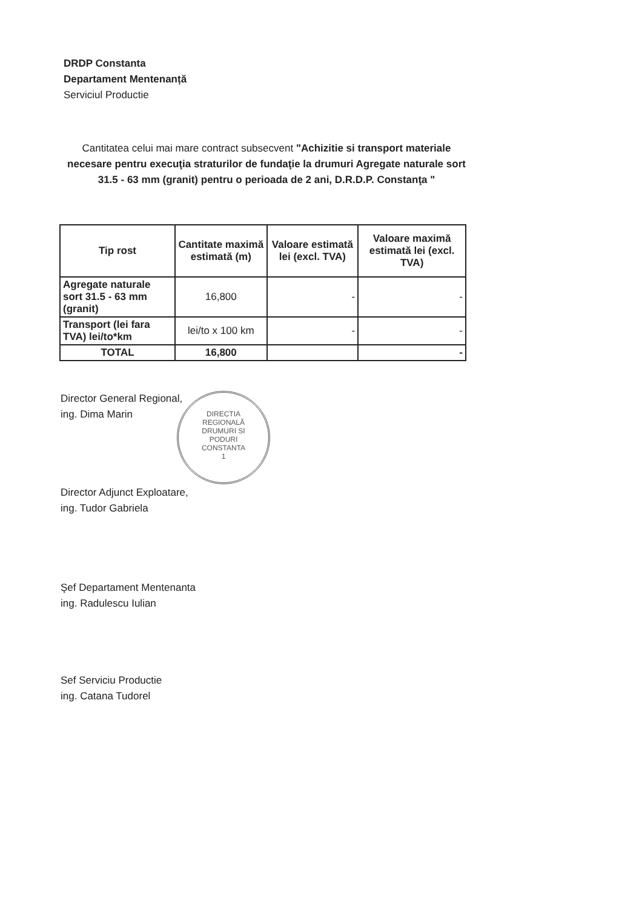DRDP Constanta
Departament Mentenanță
Serviciul Productie
Cantitatea celui mai mare contract subsecvent "Achizitie si transport materiale necesare pentru execuţia straturilor de fundaţie la drumuri Agregate naturale sort 31.5 - 63 mm (granit) pentru o perioada de 2 ani, D.R.D.P. Constanţa "
| Tip rost | Cantitate maximă estimată (m) | Valoare estimată lei (excl. TVA) | Valoare maximă estimată lei (excl. TVA) |
| --- | --- | --- | --- |
| Agregate naturale sort 31.5 - 63 mm (granit) | 16,800 | - | - |
| Transport (lei fara TVA) lei/to*km | lei/to x 100 km | - | - |
| TOTAL | 16,800 | | - |
Director General Regional,
ing. Dima Marin
DIRECTIA
REGIONALĂ
DRUMURI SI
PODURI
CONSTANTA
1
Director Adjunct Exploatare,
ing. Tudor Gabriela
Şef Departament Mentenanta
ing. Radulescu Iulian
Sef Serviciu Productie
ing. Catana Tudorel